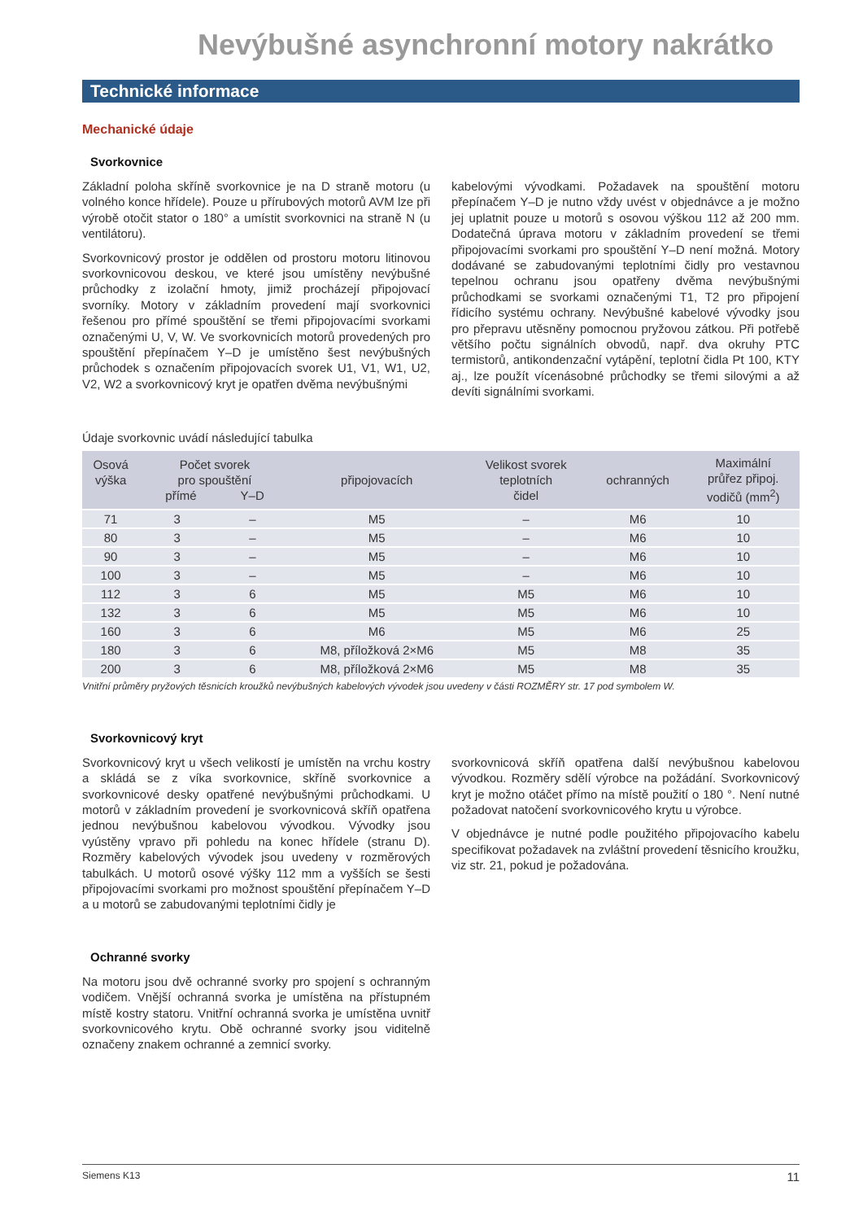Nevýbušné asynchronní motory nakrátko
Technické informace
Mechanické údaje
Svorkovnice
Základní poloha skříně svorkovnice je na D straně motoru (u volného konce hřídele). Pouze u přírubových motorů AVM lze při výrobě otočit stator o 180° a umístit svorkovnici na straně N (u ventilátoru).
Svorkovnicový prostor je oddělen od prostoru motoru litinovou svorkovnicovou deskou, ve které jsou umístěny nevýbušné průchodky z izolační hmoty, jimiž procházejí připojovací svorníky. Motory v základním provedení mají svorkovnici řešenou pro přímé spouštění se třemi připojovacími svorkami označenými U, V, W. Ve svorkovnicích motorů provedených pro spouštění přepínačem Y–D je umístěno šest nevýbušných průchodek s označením připojovacích svorek U1, V1, W1, U2, V2, W2 a svorkovnicový kryt je opatřen dvěma nevýbušnými
kabelovými vývodkami. Požadavek na spouštění motoru přepínačem Y–D je nutno vždy uvést v objednávce a je možno jej uplatnit pouze u motorů s osovou výškou 112 až 200 mm. Dodatečná úprava motoru v základním provedení se třemi připojovacími svorkami pro spouštění Y–D není možná. Motory dodávané se zabudovanými teplotními čidly pro vestavnou tepelnou ochranu jsou opatřeny dvěma nevýbušnými průchodkami se svorkami označenými T1, T2 pro připojení řídicího systému ochrany. Nevýbušné kabelové vývodky jsou pro přepravu utěsněny pomocnou pryžovou zátkou. Při potřebě většího počtu signálních obvodů, např. dva okruhy PTC termistorů, antikondenzační vytápění, teplotní čidla Pt 100, KTY aj., lze použít vícenásobné průchodky se třemi silovými a až devíti signálními svorkami.
Údaje svorkovnic uvádí následující tabulka
| Osová výška | Počet svorek pro spouštění přímé Y–D | | připojovacích | Velikost svorek teplotních čidel | ochranných | Maximální průřez připoj. vodičů (mm<sup>2</sup>) |
| --- | --- | --- | --- | --- | --- | --- |
| 71 | 3 | – | M5 | – | M6 | 10 |
| 80 | 3 | – | M5 | – | M6 | 10 |
| 90 | 3 | – | M5 | – | M6 | 10 |
| 100 | 3 | – | M5 | – | M6 | 10 |
| 112 | 3 | 6 | M5 | M5 | M6 | 10 |
| 132 | 3 | 6 | M5 | M5 | M6 | 10 |
| 160 | 3 | 6 | M6 | M5 | M6 | 25 |
| 180 | 3 | 6 | M8, příložková 2×M6 | M5 | M8 | 35 |
| 200 | 3 | 6 | M8, příložková 2×M6 | M5 | M8 | 35 |
Vnitřní průměry pryžových těsnicích kroužků nevýbušných kabelových vývodek jsou uvedeny v části ROZMĚRY str. 17 pod symbolem W.
Svorkovnicový kryt
Svorkovnicový kryt u všech velikostí je umístěn na vrchu kostry a skládá se z víka svorkovnice, skříně svorkovnice a svorkovnicové desky opatřené nevýbušnými průchodkami. U motorů v základním provedení je svorkovnicová skříň opatřena jednou nevýbušnou kabelovou vývodkou. Vývodky jsou vyústěny vpravo při pohledu na konec hřídele (stranu D). Rozměry kabelových vývodek jsou uvedeny v rozměrových tabulkách. U motorů osové výšky 112 mm a vyšších se šesti připojovacími svorkami pro možnost spouštění přepínačem Y–D a u motorů se zabudovanými teplotními čidly je
svorkovnicová skříň opatřena další nevýbušnou kabelovou vývodkou. Rozměry sdělí výrobce na požádání. Svorkovnicový kryt je možno otáčet přímo na místě použití o 180 °. Není nutné požadovat natočení svorkovnicového krytu u výrobce.
V objednávce je nutné podle použitého připojovacího kabelu specifikovat požadavek na zvláštní provedení těsnicího kroužku, viz str. 21, pokud je požadována.
Ochranné svorky
Na motoru jsou dvě ochranné svorky pro spojení s ochranným vodičem. Vnější ochranná svorka je umístěna na přístupném místě kostry statoru. Vnitřní ochranná svorka je umístěna uvnitř svorkovnicového krytu. Obě ochranné svorky jsou viditelně označeny znakem ochranné a zemnicí svorky.
Siemens K13 11